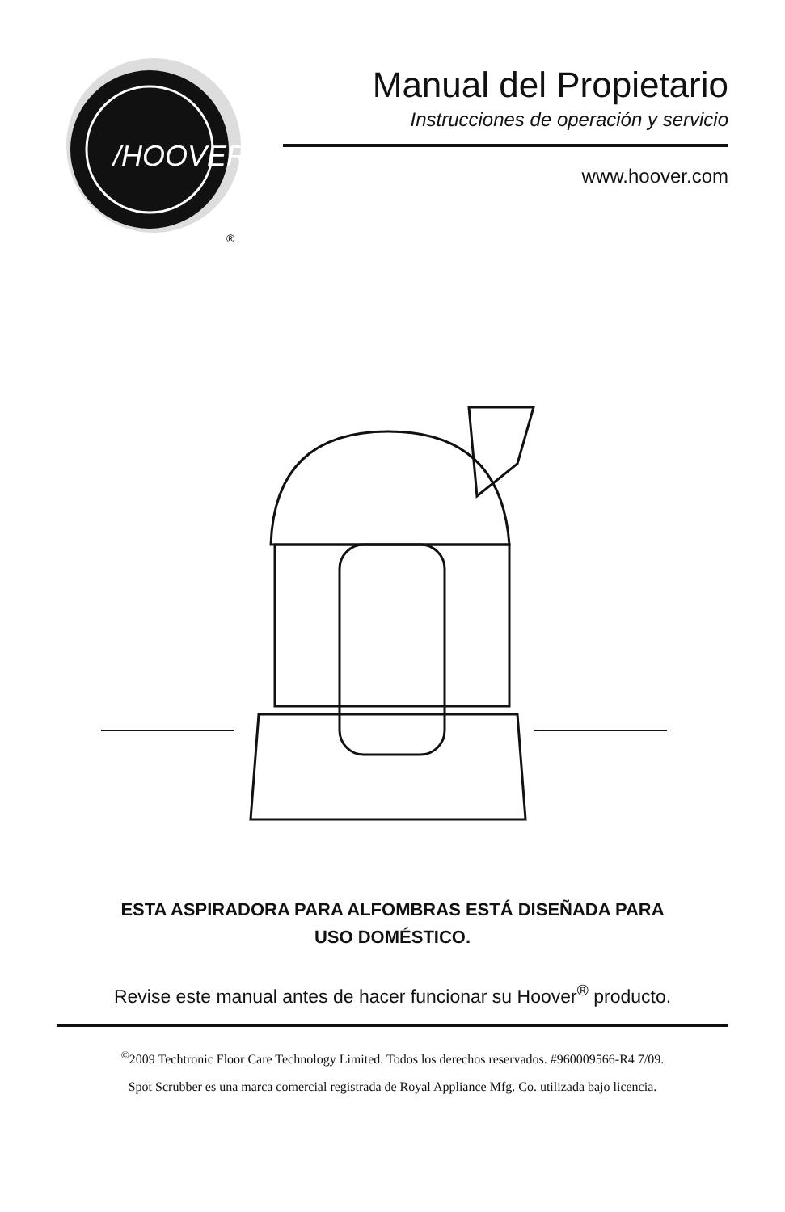/HOOVER
®
Manual del Propietario
Instrucciones de operación y servicio
www.hoover.com
ESTA ASPIRADORA PARA ALFOMBRAS ESTÁ DISEÑADA PARA
USO DOMÉSTICO.
Revise este manual antes de hacer funcionar su Hoover<sup>®</sup> producto.
<sup>©</sup>2009 Techtronic Floor Care Technology Limited. Todos los derechos reservados. #960009566-R4 7/09.
Spot Scrubber es una marca comercial registrada de Royal Appliance Mfg. Co. utilizada bajo licencia.